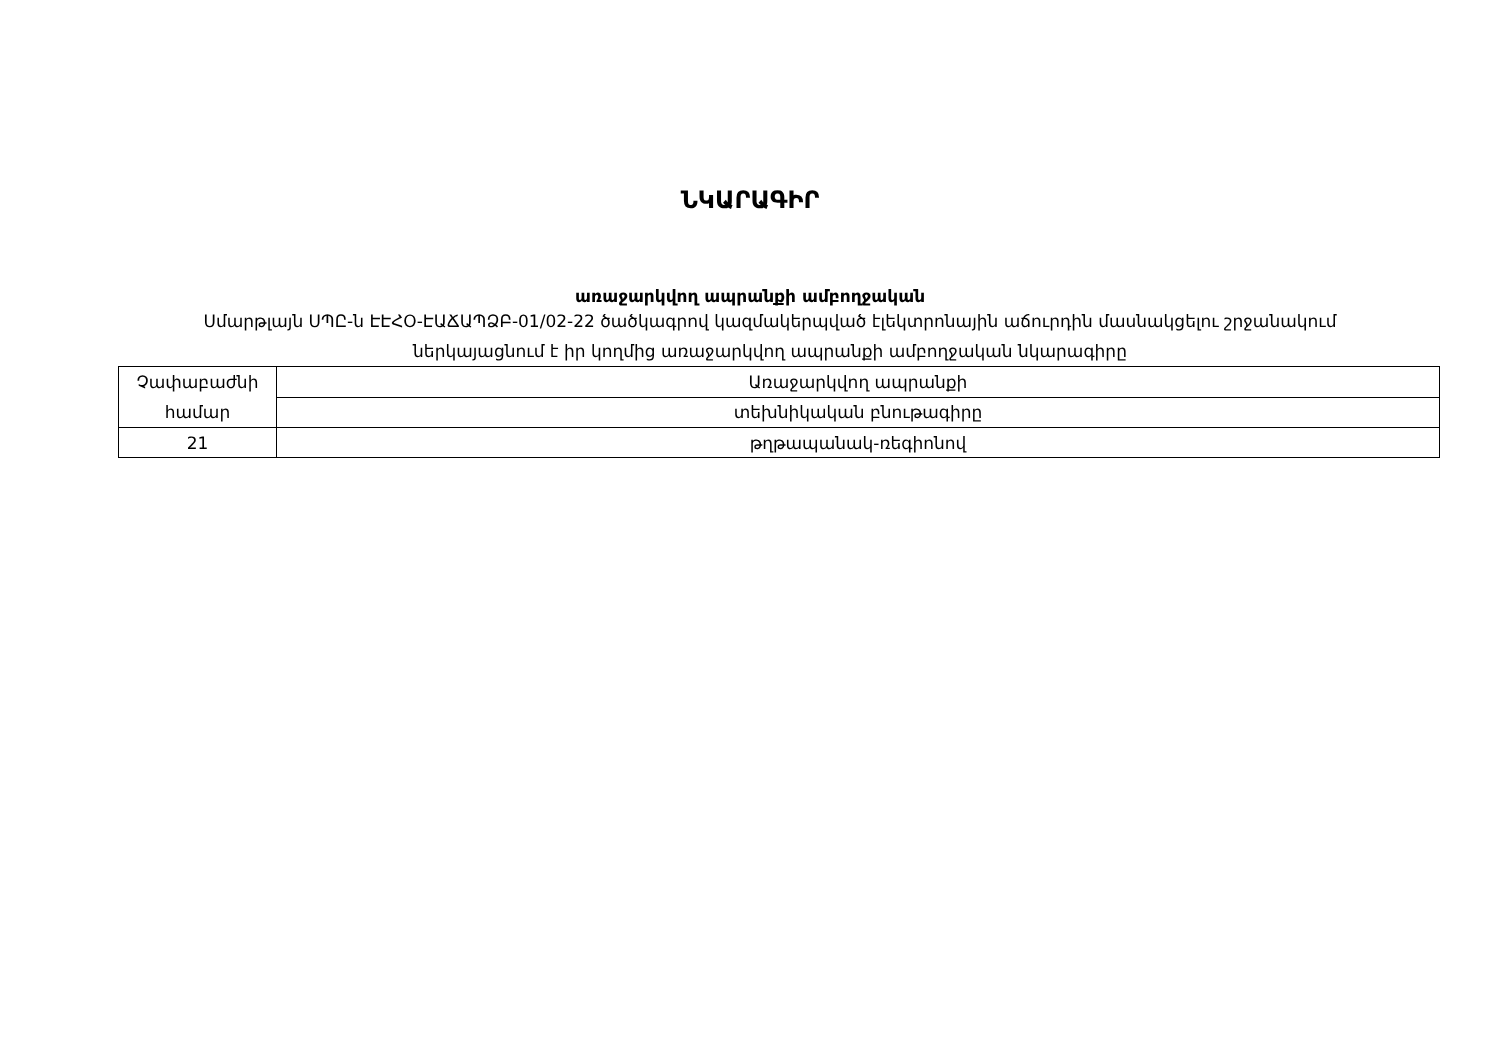ՆԿԱՐԱԳԻՐ
առաջարկվող ապրանքի ամբողջական
Սմարթլայն ՍՊԸ-ն ԷԷՀՕ-ԷԱՃԱՊՁԲ-01/02-22 ծածկագրով կազմակերպված էլեկտրոնային աճուրդին մասնակցելու շրջանակում ներկայացնում է իր կողմից առաջարկվող ապրանքի ամբողջական նկարագիրը
| Չափաբաժնի համար | Առաջարկվող ապրանքի |
| | տեխնիկական բնութագիրը |
| 21 | թղթապանակ-ռեգիոնով |